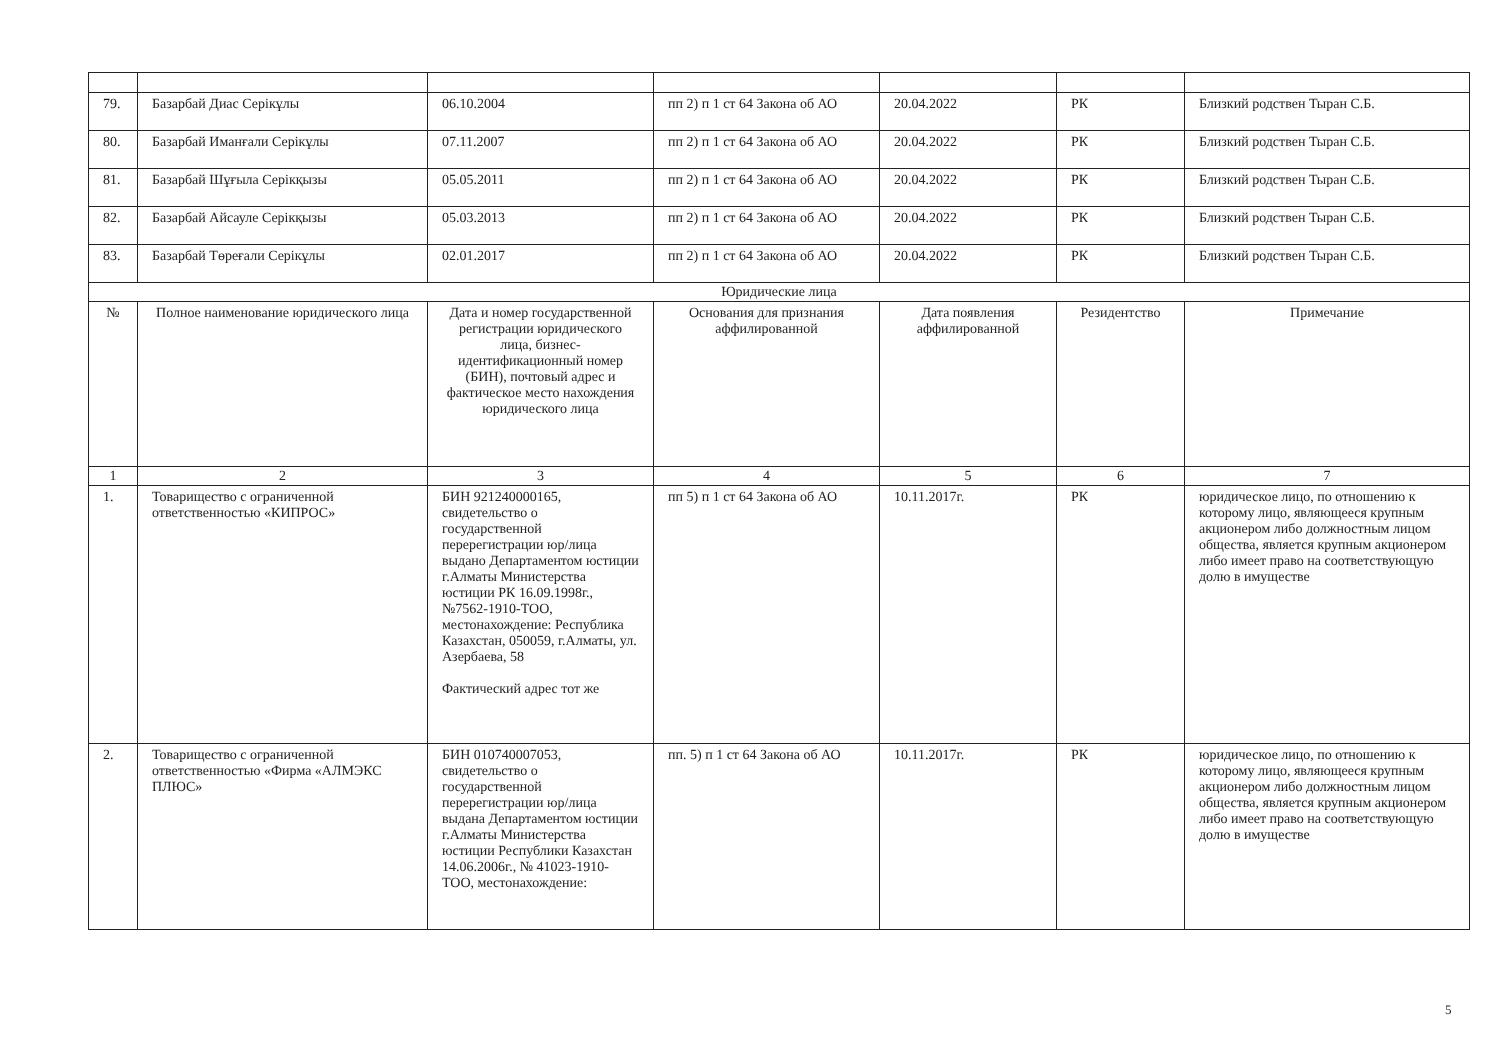| 79. | Базарбай Диас Серікұлы | 06.10.2004 | пп 2) п 1 ст 64 Закона об АО | 20.04.2022 | РК | Близкий родствен Тыран С.Б. |
| 80. | Базарбай Иманғали Серікұлы | 07.11.2007 | пп 2) п 1 ст 64 Закона об АО | 20.04.2022 | РК | Близкий родствен Тыран С.Б. |
| 81. | Базарбай Шұғыла Серікқызы | 05.05.2011 | пп 2) п 1 ст 64 Закона об АО | 20.04.2022 | РК | Близкий родствен Тыран С.Б. |
| 82. | Базарбай Айсауле Серікқызы | 05.03.2013 | пп 2) п 1 ст 64 Закона об АО | 20.04.2022 | РК | Близкий родствен Тыран С.Б. |
| 83. | Базарбай Төреғали Серікұлы | 02.01.2017 | пп 2) п 1 ст 64 Закона об АО | 20.04.2022 | РК | Близкий родствен Тыран С.Б. |
| Юридические лица | | | | | | |
| № | Полное наименование юридического лица | Дата и номер государственной регистрации юридического лица, бизнес-идентификационный номер (БИН), почтовый адрес и фактическое место нахождения юридического лица | Основания для признания аффилированной | Дата появления аффилированной | Резидентство | Примечание |
| 1 | 2 | 3 | 4 | 5 | 6 | 7 |
| 1. | Товарищество с ограниченной ответственностью «КИПРОС» | БИН 921240000165, свидетельство о государственной перерегистрации юр/лица выдано Департаментом юстиции г.Алматы Министерства юстиции РК 16.09.1998г., №7562-1910-ТОО, местонахождение: Республика Казахстан, 050059, г.Алматы, ул. Азербаева, 58 Фактический адрес тот же | пп 5) п 1 ст 64 Закона об АО | 10.11.2017г. | РК | юридическое лицо, по отношению к которому лицо, являющееся крупным акционером либо должностным лицом общества, является крупным акционером либо имеет право на соответствующую долю в имуществе |
| 2. | Товарищество с ограниченной ответственностью «Фирма «АЛМЭКС ПЛЮС» | БИН 010740007053, свидетельство о государственной перерегистрации юр/лица выдана Департаментом юстиции г.Алматы Министерства юстиции Республики Казахстан 14.06.2006г., № 41023-1910-ТОО, местонахождение: | пп. 5) п 1 ст 64 Закона об АО | 10.11.2017г. | РК | юридическое лицо, по отношению к которому лицо, являющееся крупным акционером либо должностным лицом общества, является крупным акционером либо имеет право на соответствующую долю в имуществе |
5